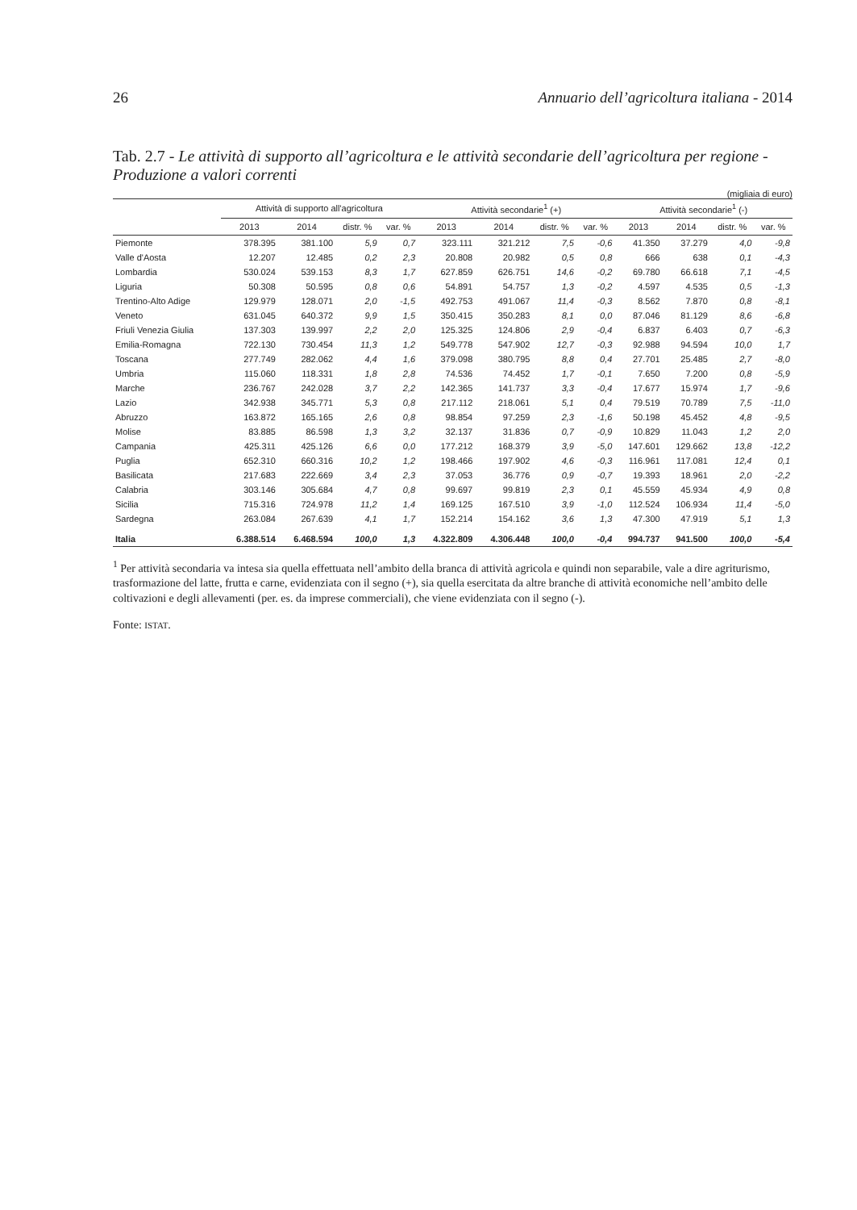26 Annuario dell’agricoltura italiana - 2014
Tab. 2.7 - Le attività di supporto all’agricoltura e le attività secondarie dell’agricoltura per regione - Produzione a valori correnti
(migliaia di euro)
| | Attività di supporto all'agricoltura | | | | Attività secondarie<sup>1</sup> (+) | | | | Attività secondarie<sup>1</sup> (-) | | | |
| --- | --- | --- | --- | --- | --- | --- | --- | --- | --- | --- | --- | --- |
| | 2013 | 2014 | distr. % | var. % | 2013 | 2014 | distr. % | var. % | 2013 | 2014 | distr. % | var. % |
| Piemonte | 378.395 | 381.100 | 5,9 | 0,7 | 323.111 | 321.212 | 7,5 | -0,6 | 41.350 | 37.279 | 4,0 | -9,8 |
| Valle d'Aosta | 12.207 | 12.485 | 0,2 | 2,3 | 20.808 | 20.982 | 0,5 | 0,8 | 666 | 638 | 0,1 | -4,3 |
| Lombardia | 530.024 | 539.153 | 8,3 | 1,7 | 627.859 | 626.751 | 14,6 | -0,2 | 69.780 | 66.618 | 7,1 | -4,5 |
| Liguria | 50.308 | 50.595 | 0,8 | 0,6 | 54.891 | 54.757 | 1,3 | -0,2 | 4.597 | 4.535 | 0,5 | -1,3 |
| Trentino-Alto Adige | 129.979 | 128.071 | 2,0 | -1,5 | 492.753 | 491.067 | 11,4 | -0,3 | 8.562 | 7.870 | 0,8 | -8,1 |
| Veneto | 631.045 | 640.372 | 9,9 | 1,5 | 350.415 | 350.283 | 8,1 | 0,0 | 87.046 | 81.129 | 8,6 | -6,8 |
| Friuli Venezia Giulia | 137.303 | 139.997 | 2,2 | 2,0 | 125.325 | 124.806 | 2,9 | -0,4 | 6.837 | 6.403 | 0,7 | -6,3 |
| Emilia-Romagna | 722.130 | 730.454 | 11,3 | 1,2 | 549.778 | 547.902 | 12,7 | -0,3 | 92.988 | 94.594 | 10,0 | 1,7 |
| Toscana | 277.749 | 282.062 | 4,4 | 1,6 | 379.098 | 380.795 | 8,8 | 0,4 | 27.701 | 25.485 | 2,7 | -8,0 |
| Umbria | 115.060 | 118.331 | 1,8 | 2,8 | 74.536 | 74.452 | 1,7 | -0,1 | 7.650 | 7.200 | 0,8 | -5,9 |
| Marche | 236.767 | 242.028 | 3,7 | 2,2 | 142.365 | 141.737 | 3,3 | -0,4 | 17.677 | 15.974 | 1,7 | -9,6 |
| Lazio | 342.938 | 345.771 | 5,3 | 0,8 | 217.112 | 218.061 | 5,1 | 0,4 | 79.519 | 70.789 | 7,5 | -11,0 |
| Abruzzo | 163.872 | 165.165 | 2,6 | 0,8 | 98.854 | 97.259 | 2,3 | -1,6 | 50.198 | 45.452 | 4,8 | -9,5 |
| Molise | 83.885 | 86.598 | 1,3 | 3,2 | 32.137 | 31.836 | 0,7 | -0,9 | 10.829 | 11.043 | 1,2 | 2,0 |
| Campania | 425.311 | 425.126 | 6,6 | 0,0 | 177.212 | 168.379 | 3,9 | -5,0 | 147.601 | 129.662 | 13,8 | -12,2 |
| Puglia | 652.310 | 660.316 | 10,2 | 1,2 | 198.466 | 197.902 | 4,6 | -0,3 | 116.961 | 117.081 | 12,4 | 0,1 |
| Basilicata | 217.683 | 222.669 | 3,4 | 2,3 | 37.053 | 36.776 | 0,9 | -0,7 | 19.393 | 18.961 | 2,0 | -2,2 |
| Calabria | 303.146 | 305.684 | 4,7 | 0,8 | 99.697 | 99.819 | 2,3 | 0,1 | 45.559 | 45.934 | 4,9 | 0,8 |
| Sicilia | 715.316 | 724.978 | 11,2 | 1,4 | 169.125 | 167.510 | 3,9 | -1,0 | 112.524 | 106.934 | 11,4 | -5,0 |
| Sardegna | 263.084 | 267.639 | 4,1 | 1,7 | 152.214 | 154.162 | 3,6 | 1,3 | 47.300 | 47.919 | 5,1 | 1,3 |
| Italia | 6.388.514 | 6.468.594 | 100,0 | 1,3 | 4.322.809 | 4.306.448 | 100,0 | -0,4 | 994.737 | 941.500 | 100,0 | -5,4 |
<sup>1</sup> Per attività secondaria va intesa sia quella effettuata nell’ambito della branca di attività agricola e quindi non separabile, vale a dire agriturismo, trasformazione del latte, frutta e carne, evidenziata con il segno (+), sia quella esercitata da altre branche di attività economiche nell’ambito delle coltivazioni e degli allevamenti (per. es. da imprese commerciali), che viene evidenziata con il segno (-).
Fonte: ISTAT.